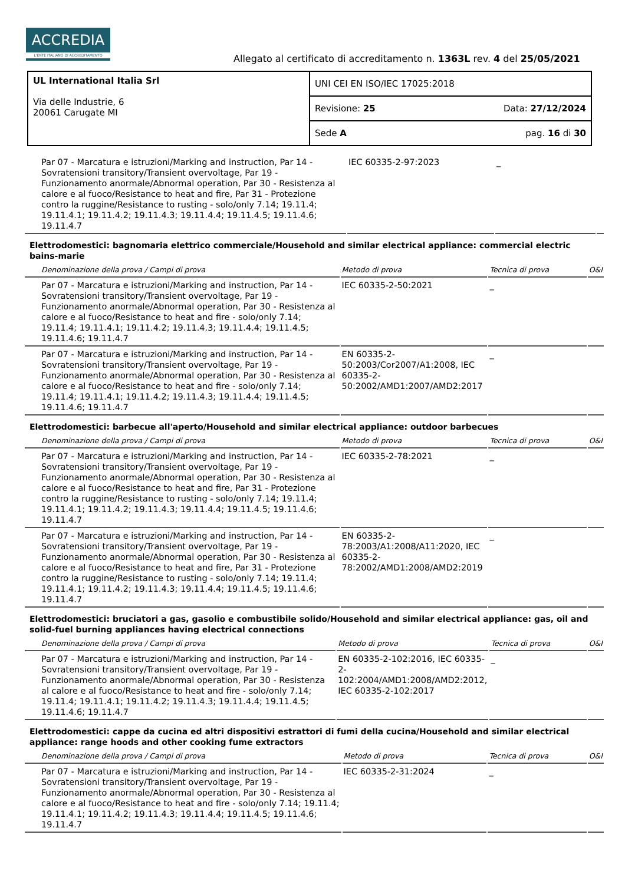ACCREDIA
L'ENTE ITALIANO DI ACCREDITAMENTO
Allegato al certificato di accreditamento n. 1363L rev. 4 del 25/05/2021
| UL International Italia Srl Via delle Industrie, 6 20061 Carugate MI | UNI CEI EN ISO/IEC 17025:2018 |
| | Revisione: 25 Data: 27/12/2024 |
| | Sede A pag. 16 di 30 |
| Par 07 - Marcatura e istruzioni/Marking and instruction, Par 14 - Sovratensioni transitory/Transient overvoltage, Par 19 - Funzionamento anormale/Abnormal operation, Par 30 - Resistenza al calore e al fuoco/Resistance to heat and fire, Par 31 - Protezione contro la ruggine/Resistance to rusting - solo/only 7.14; 19.11.4; 19.11.4.1; 19.11.4.2; 19.11.4.3; 19.11.4.4; 19.11.4.5; 19.11.4.6; 19.11.4.7 | IEC 60335-2-97:2023 | _ | |
Elettrodomestici: bagnomaria elettrico commerciale/Household and similar electrical appliance: commercial electric bains-marie
| Denominazione della prova / Campi di prova | Metodo di prova | Tecnica di prova | O&I |
| --- | --- | --- | --- |
| Par 07 - Marcatura e istruzioni/Marking and instruction, Par 14 - Sovratensioni transitory/Transient overvoltage, Par 19 - Funzionamento anormale/Abnormal operation, Par 30 - Resistenza al calore e al fuoco/Resistance to heat and fire - solo/only 7.14; 19.11.4; 19.11.4.1; 19.11.4.2; 19.11.4.3; 19.11.4.4; 19.11.4.5; 19.11.4.6; 19.11.4.7 | IEC 60335-2-50:2021 | _ | |
| Par 07 - Marcatura e istruzioni/Marking and instruction, Par 14 - Sovratensioni transitory/Transient overvoltage, Par 19 - Funzionamento anormale/Abnormal operation, Par 30 - Resistenza al calore e al fuoco/Resistance to heat and fire - solo/only 7.14; 19.11.4; 19.11.4.1; 19.11.4.2; 19.11.4.3; 19.11.4.4; 19.11.4.5; 19.11.4.6; 19.11.4.7 | EN 60335-2-50:2003/Cor2007/A1:2008, IEC 60335-2-50:2002/AMD1:2007/AMD2:2017 | _ | |
Elettrodomestici: barbecue all'aperto/Household and similar electrical appliance: outdoor barbecues
| Denominazione della prova / Campi di prova | Metodo di prova | Tecnica di prova | O&I |
| --- | --- | --- | --- |
| Par 07 - Marcatura e istruzioni/Marking and instruction, Par 14 - Sovratensioni transitory/Transient overvoltage, Par 19 - Funzionamento anormale/Abnormal operation, Par 30 - Resistenza al calore e al fuoco/Resistance to heat and fire, Par 31 - Protezione contro la ruggine/Resistance to rusting - solo/only 7.14; 19.11.4; 19.11.4.1; 19.11.4.2; 19.11.4.3; 19.11.4.4; 19.11.4.5; 19.11.4.6; 19.11.4.7 | IEC 60335-2-78:2021 | _ | |
| Par 07 - Marcatura e istruzioni/Marking and instruction, Par 14 - Sovratensioni transitory/Transient overvoltage, Par 19 - Funzionamento anormale/Abnormal operation, Par 30 - Resistenza al calore e al fuoco/Resistance to heat and fire, Par 31 - Protezione contro la ruggine/Resistance to rusting - solo/only 7.14; 19.11.4; 19.11.4.1; 19.11.4.2; 19.11.4.3; 19.11.4.4; 19.11.4.5; 19.11.4.6; 19.11.4.7 | EN 60335-2-78:2003/A1:2008/A11:2020, IEC 60335-2-78:2002/AMD1:2008/AMD2:2019 | _ | |
Elettrodomestici: bruciatori a gas, gasolio e combustibile solido/Household and similar electrical appliance: gas, oil and solid-fuel burning appliances having electrical connections
| Denominazione della prova / Campi di prova | Metodo di prova | Tecnica di prova | O&I |
| --- | --- | --- | --- |
| Par 07 - Marcatura e istruzioni/Marking and instruction, Par 14 - Sovratensioni transitory/Transient overvoltage, Par 19 - Funzionamento anormale/Abnormal operation, Par 30 - Resistenza al calore e al fuoco/Resistance to heat and fire - solo/only 7.14; 19.11.4; 19.11.4.1; 19.11.4.2; 19.11.4.3; 19.11.4.4; 19.11.4.5; 19.11.4.6; 19.11.4.7 | EN 60335-2-102:2016, IEC 60335-2-102:2004/AMD1:2008/AMD2:2012, IEC 60335-2-102:2017 | _ | |
Elettrodomestici: cappe da cucina ed altri dispositivi estrattori di fumi della cucina/Household and similar electrical appliance: range hoods and other cooking fume extractors
| Denominazione della prova / Campi di prova | Metodo di prova | Tecnica di prova | O&I |
| --- | --- | --- | --- |
| Par 07 - Marcatura e istruzioni/Marking and instruction, Par 14 - Sovratensioni transitory/Transient overvoltage, Par 19 - Funzionamento anormale/Abnormal operation, Par 30 - Resistenza al calore e al fuoco/Resistance to heat and fire - solo/only 7.14; 19.11.4; 19.11.4.1; 19.11.4.2; 19.11.4.3; 19.11.4.4; 19.11.4.5; 19.11.4.6; 19.11.4.7 | IEC 60335-2-31:2024 | _ | |